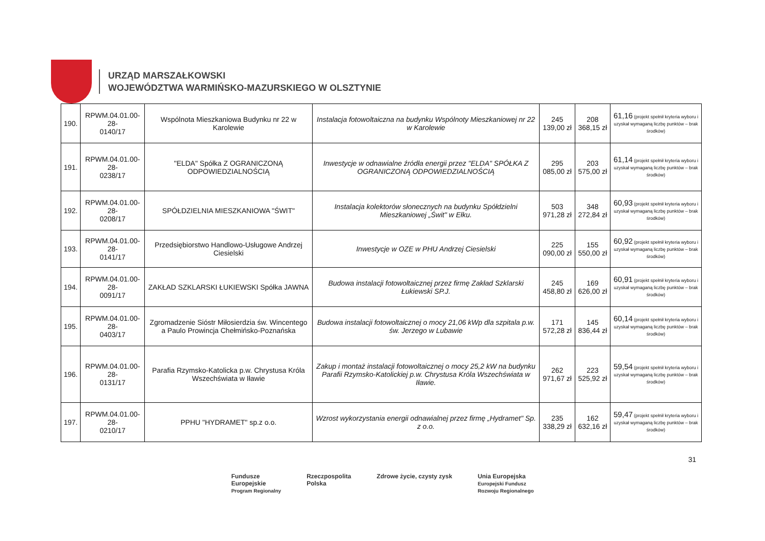URZĄD MARSZAŁKOWSKI
WOJEWÓDZTWA WARMIŃSKO-MAZURSKIEGO W OLSZTYNIE
| 190. | RPWM.04.01.00-28- 0140/17 | Wspólnota Mieszkaniowa Budynku nr 22 w Karolewie | Instalacja fotowoltaiczna na budynku Wspólnoty Mieszkaniowej nr 22 w Karolewie | 245 139,00 zł | 208 368,15 zł | 61,16 (projekt spełnił kryteria wyboru i uzyskał wymaganą liczbę punktów – brak środków) |
| 191. | RPWM.04.01.00-28- 0238/17 | "ELDA" Spółka Z OGRANICZONĄ ODPOWIEDZIALNOŚCIĄ | Inwestycje w odnawialne źródła energii przez "ELDA" SPÓŁKA Z OGRANICZONĄ ODPOWIEDZIALNOŚCIĄ | 295 085,00 zł | 203 575,00 zł | 61,14 (projekt spełnił kryteria wyboru i uzyskał wymaganą liczbę punktów – brak środków) |
| 192. | RPWM.04.01.00-28- 0208/17 | SPÓŁDZIELNIA MIESZKANIOWA "ŚWIT" | Instalacja kolektorów słonecznych na budynku Spółdzielni Mieszkaniowej „Świt" w Ełku. | 503 971,28 zł | 348 272,84 zł | 60,93 (projekt spełnił kryteria wyboru i uzyskał wymaganą liczbę punktów – brak środków) |
| 193. | RPWM.04.01.00-28- 0141/17 | Przedsiębiorstwo Handlowo-Usługowe Andrzej Ciesielski | Inwestycje w OZE w PHU Andrzej Ciesielski | 225 090,00 zł | 155 550,00 zł | 60,92 (projekt spełnił kryteria wyboru i uzyskał wymaganą liczbę punktów – brak środków) |
| 194. | RPWM.04.01.00-28- 0091/17 | ZAKŁAD SZKLARSKI ŁUKIEWSKI Spółka JAWNA | Budowa instalacji fotowoltaicznej przez firmę Zakład Szklarski Łukiewski SP.J. | 245 458,80 zł | 169 626,00 zł | 60,91 (projekt spełnił kryteria wyboru i uzyskał wymaganą liczbę punktów – brak środków) |
| 195. | RPWM.04.01.00-28- 0403/17 | Zgromadzenie Sióstr Miłosierdzia św. Wincentego a Paulo Prowincja Chełmińsko-Poznańska | Budowa instalacji fotowoltaicznej o mocy 21,06 kWp dla szpitala p.w. św. Jerzego w Lubawie | 171 572,28 zł | 145 836,44 zł | 60,14 (projekt spełnił kryteria wyboru i uzyskał wymaganą liczbę punktów – brak środków) |
| 196. | RPWM.04.01.00-28- 0131/17 | Parafia Rzymsko-Katolicka p.w. Chrystusa Króla Wszechświata w Iławie | Zakup i montaż instalacji fotowoltaicznej o mocy 25,2 kW na budynku Parafii Rzymsko-Katolickiej p.w. Chrystusa Króla Wszechświata w Iławie. | 262 971,67 zł | 223 525,92 zł | 59,54 (projekt spełnił kryteria wyboru i uzyskał wymaganą liczbę punktów – brak środków) |
| 197. | RPWM.04.01.00-28- 0210/17 | PPHU "HYDRAMET" sp.z o.o. | Wzrost wykorzystania energii odnawialnej przez firmę „Hydramet" Sp. z o.o. | 235 338,29 zł | 162 632,16 zł | 59,47 (projekt spełnił kryteria wyboru i uzyskał wymaganą liczbę punktów – brak środków) |
31
Fundusze
Europejskie
Program Regionalny
Rzeczpospolita
Polska
Zdrowe życie, czysty zysk Unia Europejska
Europejski Fundusz
Rozwoju Regionalnego